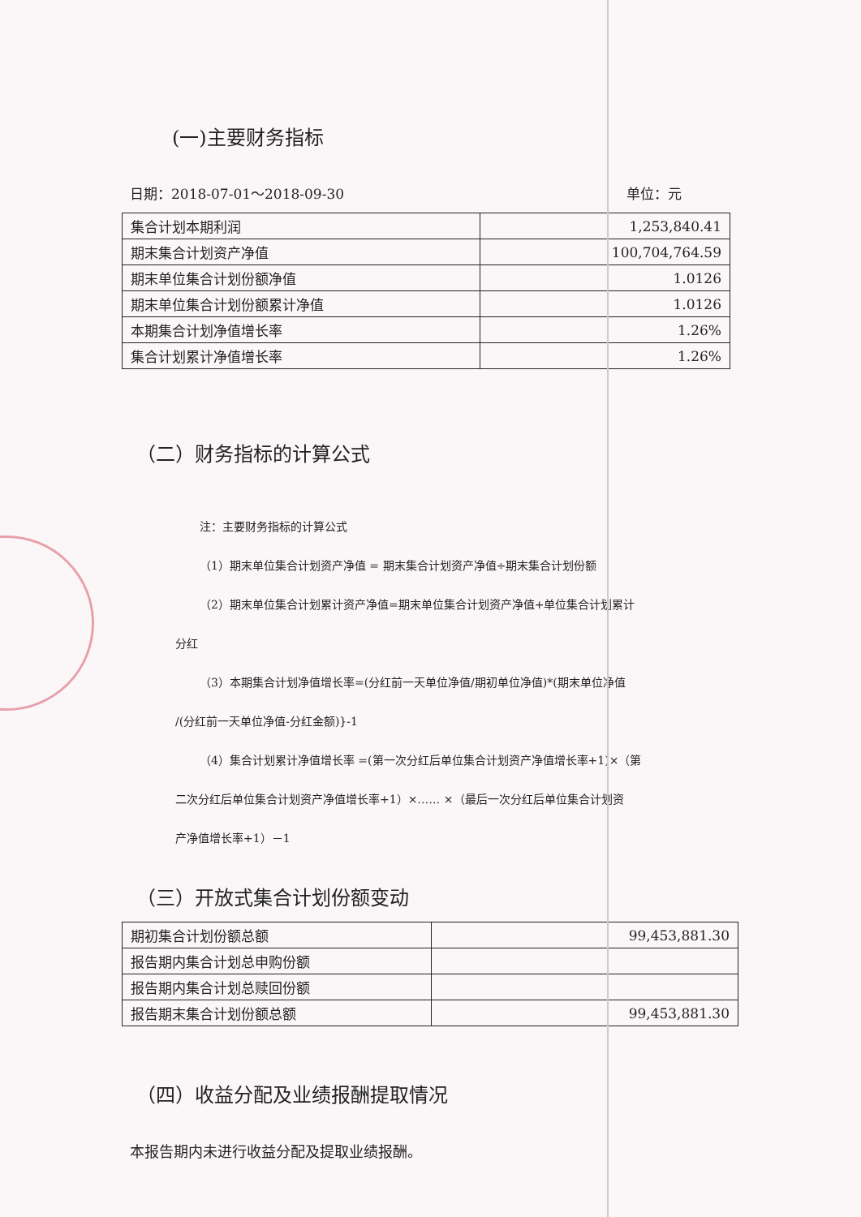(一)主要财务指标
日期：2018-07-01～2018-09-30 单位：元
| 集合计划本期利润 | 1,253,840.41 |
| 期末集合计划资产净值 | 100,704,764.59 |
| 期末单位集合计划份额净值 | 1.0126 |
| 期末单位集合计划份额累计净值 | 1.0126 |
| 本期集合计划净值增长率 | 1.26% |
| 集合计划累计净值增长率 | 1.26% |
（二）财务指标的计算公式
注：主要财务指标的计算公式
（1）期末单位集合计划资产净值 = 期末集合计划资产净值÷期末集合计划份额
（2）期末单位集合计划累计资产净值=期末单位集合计划资产净值+单位集合计划累计
分红
（3）本期集合计划净值增长率=(分红前一天单位净值/期初单位净值)*(期末单位净值
/(分红前一天单位净值-分红金额)}-1
（4）集合计划累计净值增长率 =(第一次分红后单位集合计划资产净值增长率+1)×（第
二次分红后单位集合计划资产净值增长率+1）×…… ×（最后一次分红后单位集合计划资
产净值增长率+1）－1
（三）开放式集合计划份额变动
| 期初集合计划份额总额 | 99,453,881.30 |
| 报告期内集合计划总申购份额 | |
| 报告期内集合计划总赎回份额 | |
| 报告期末集合计划份额总额 | 99,453,881.30 |
（四）收益分配及业绩报酬提取情况
本报告期内未进行收益分配及提取业绩报酬。